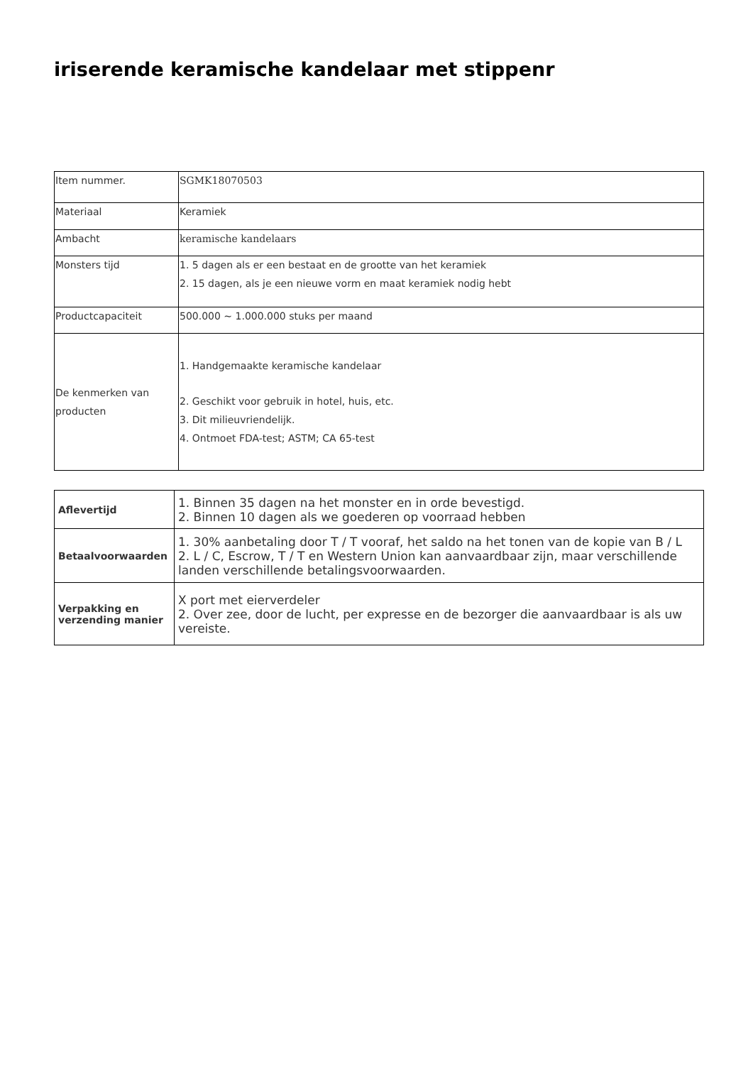iriserende keramische kandelaar met stippenr
| Item nummer. | SGMK18070503 |
| Materiaal | Keramiek |
| Ambacht | keramische kandelaars |
| Monsters tijd | 1. 5 dagen als er een bestaat en de grootte van het keramiek 2. 15 dagen, als je een nieuwe vorm en maat keramiek nodig hebt |
| Productcapaciteit | 500.000 ~ 1.000.000 stuks per maand |
| De kenmerken van producten | 1. Handgemaakte keramische kandelaar 2. Geschikt voor gebruik in hotel, huis, etc. 3. Dit milieuvriendelijk. 4. Ontmoet FDA-test; ASTM; CA 65-test |
| Aflevertijd | 1. Binnen 35 dagen na het monster en in orde bevestigd. 2. Binnen 10 dagen als we goederen op voorraad hebben |
| Betaalvoorwaarden | 1. 30% aanbetaling door T / T vooraf, het saldo na het tonen van de kopie van B / L 2. L / C, Escrow, T / T en Western Union kan aanvaardbaar zijn, maar verschillende landen verschillende betalingsvoorwaarden. |
| Verpakking en verzending manier | X port met eierverdeler 2. Over zee, door de lucht, per expresse en de bezorger die aanvaardbaar is als uw vereiste. |